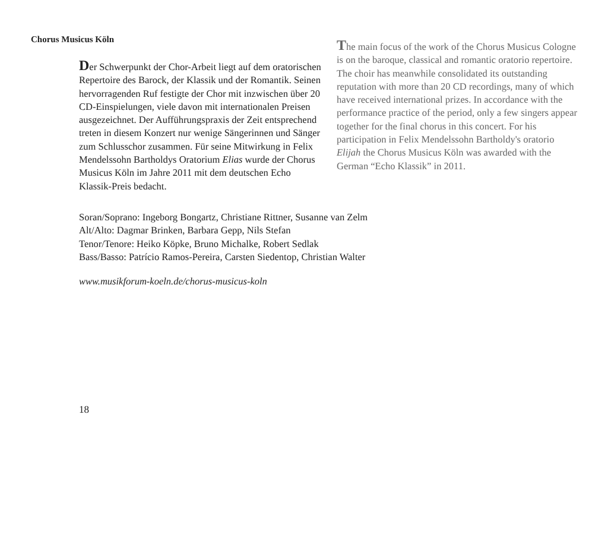Chorus Musicus Köln
Der Schwerpunkt der Chor-Arbeit liegt auf dem oratorischen Repertoire des Barock, der Klassik und der Romantik. Seinen hervorragenden Ruf festigte der Chor mit inzwischen über 20 CD-Einspielungen, viele davon mit internationalen Preisen ausgezeichnet. Der Aufführungspraxis der Zeit entsprechend treten in diesem Konzert nur wenige Sängerinnen und Sänger zum Schlusschor zusammen. Für seine Mitwirkung in Felix Mendelssohn Bartholdys Oratorium Elias wurde der Chorus Musicus Köln im Jahre 2011 mit dem deutschen Echo Klassik-Preis bedacht.
The main focus of the work of the Chorus Musicus Cologne is on the baroque, classical and romantic oratorio repertoire. The choir has meanwhile consolidated its outstanding reputation with more than 20 CD recordings, many of which have received international prizes. In accordance with the performance practice of the period, only a few singers appear together for the final chorus in this concert. For his participation in Felix Mendelssohn Bartholdy's oratorio Elijah the Chorus Musicus Köln was awarded with the German “Echo Klassik” in 2011.
Soran/Soprano: Ingeborg Bongartz, Christiane Rittner, Susanne van Zelm
Alt/Alto: Dagmar Brinken, Barbara Gepp, Nils Stefan
Tenor/Tenore: Heiko Köpke, Bruno Michalke, Robert Sedlak
Bass/Basso: Patrício Ramos-Pereira, Carsten Siedentop, Christian Walter
www.musikforum-koeln.de/chorus-musicus-koln
18